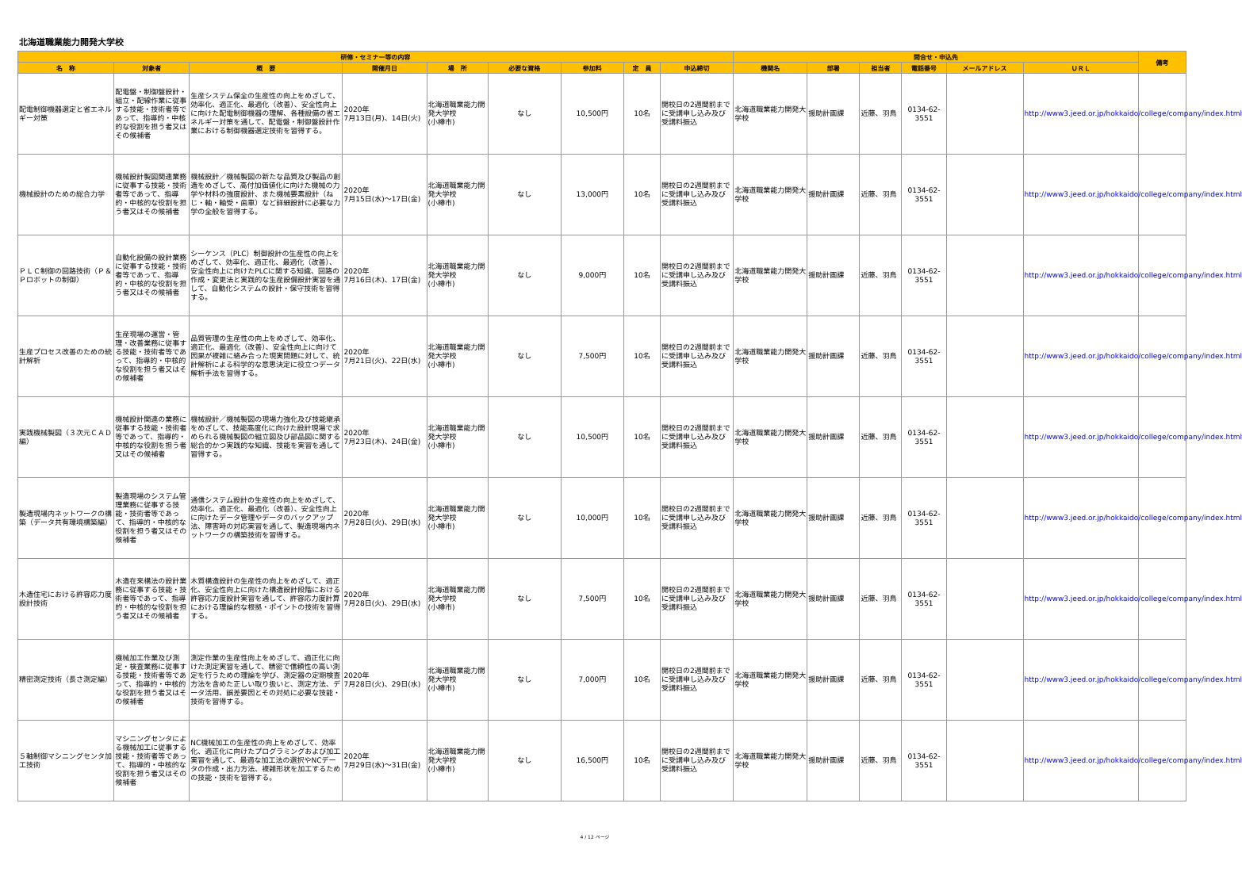北海道職業能力開発大学校
| 研修・セミナー等の内容 | | | | | | | | | 問合せ・申込先 | | | | | | 備考 |
| --- | --- | --- | --- | --- | --- | --- | --- | --- | --- | --- | --- | --- | --- | --- | --- |
| 名 称 | 対象者 | 概 要 | 開催月日 | 場 所 | 必要な資格 | 参加料 | 定 員 | 申込締切 | 機関名 | 部署 | 担当者 | 電話番号 | メールアドレス | ＵＲＬ | |
| 配電制御機器選定と省エネルギー対策 | 配電盤・制御盤設計・組立・配線作業に従事する技能・技術者等であって、指導的・中核的な役割を担う者又はその候補者 | 生産システム保全の生産性の向上をめざして、効率化、適正化、最適化（改善）、安全性向上に向けた配電制御機器の理解、各種設備の省エネルギー対策を通して、配電盤・制御盤設計作業における制御機器選定技術を習得する。 | 2020年 7月13日(月)、14日(火) | 北海道職業能力開発大学校 (小樽市) | なし | 10,500円 | 10名 | 開校日の2週間前までに受講申し込み及び受講料振込 | 北海道職業能力開発大学校 | 援助計画課 | 近藤、羽鳥 | 0134-62-3551 | | http://www3.jeed.or.jp/hokkaido/college/company/index.html | |
| 機械設計のための総合力学 | 機械設計製図関連業務に従事する技能・技術者等であって、指導的・中核的な役割を担う者又はその候補者 | 機械設計／機械製図の新たな品質及び製品の創造をめざして、高付加価値化に向けた機械の力学や材料の強度設計、また機械要素設計（ねじ・軸・軸受・歯車）など詳細設計に必要な力学の全般を習得する。 | 2020年 7月15日(水)～17日(金) | 北海道職業能力開発大学校 (小樽市) | なし | 13,000円 | 10名 | 開校日の2週間前までに受講申し込み及び受講料振込 | 北海道職業能力開発大学校 | 援助計画課 | 近藤、羽鳥 | 0134-62-3551 | | http://www3.jeed.or.jp/hokkaido/college/company/index.html | |
| ＰＬＣ制御の回路技術（Ｐ＆Ｐロボットの制御） | 自動化設備の設計業務に従事する技能・技術者等であって、指導的・中核的な役割を担う者又はその候補者 | シーケンス（PLC）制御設計の生産性の向上をめざして、効率化、適正化、最適化（改善）、安全性向上に向けたPLCに関する知識、回路の作成・変更法と実践的な生産設備設計実習を通して、自動化システムの設計・保守技術を習得する。 | 2020年 7月16日(木)、17日(金) | 北海道職業能力開発大学校 (小樽市) | なし | 9,000円 | 10名 | 開校日の2週間前までに受講申し込み及び受講料振込 | 北海道職業能力開発大学校 | 援助計画課 | 近藤、羽鳥 | 0134-62-3551 | | http://www3.jeed.or.jp/hokkaido/college/company/index.html | |
| 生産プロセス改善のための統計解析 | 生産現場の運営・管理・改善業務に従事する技能・技術者等であって、指導的・中核的な役割を担う者又はその候補者 | 品質管理の生産性の向上をめざして、効率化、適正化、最適化（改善）、安全性向上に向けて因果が複雑に絡み合った現実問題に対して、統計解析による科学的な意思決定に役立つデータ解析手法を習得する。 | 2020年 7月21日(火)、22日(水) | 北海道職業能力開発大学校 (小樽市) | なし | 7,500円 | 10名 | 開校日の2週間前までに受講申し込み及び受講料振込 | 北海道職業能力開発大学校 | 援助計画課 | 近藤、羽鳥 | 0134-62-3551 | | http://www3.jeed.or.jp/hokkaido/college/company/index.html | |
| 実践機械製図（３次元ＣＡＤ編） | 機械設計関連の業務に従事する技能・技術者等であって、指導的・中核的な役割を担う者又はその候補者 | 機械設計／機械製図の現場力強化及び技能継承をめざして、技能高度化に向けた設計現場で求められる機械製図の組立図及び部品図に関する総合的かつ実践的な知識、技能を実習を通して習得する。 | 2020年 7月23日(木)、24日(金) | 北海道職業能力開発大学校 (小樽市) | なし | 10,500円 | 10名 | 開校日の2週間前までに受講申し込み及び受講料振込 | 北海道職業能力開発大学校 | 援助計画課 | 近藤、羽鳥 | 0134-62-3551 | | http://www3.jeed.or.jp/hokkaido/college/company/index.html | |
| 製造現場内ネットワークの構築（データ共有環境構築編） | 製造現場のシステム管理業務に従事する技能・技術者等であって、指導的・中核的な役割を担う者又はその候補者 | 通信システム設計の生産性の向上をめざして、効率化、適正化、最適化（改善）、安全性向上に向けたデータ管理やデータのバックアップ法、障害時の対応実習を通して、製造現場内ネットワークの構築技術を習得する。 | 2020年 7月28日(火)、29日(水) | 北海道職業能力開発大学校 (小樽市) | なし | 10,000円 | 10名 | 開校日の2週間前までに受講申し込み及び受講料振込 | 北海道職業能力開発大学校 | 援助計画課 | 近藤、羽鳥 | 0134-62-3551 | | http://www3.jeed.or.jp/hokkaido/college/company/index.html | |
| 木造住宅における許容応力度設計技術 | 木造在来構法の設計業務に従事する技能・技術者等であって、指導的・中核的な役割を担う者又はその候補者 | 木質構造設計の生産性の向上をめざして、適正化、安全性向上に向けた構造設計段階における許容応力度設計実習を通して、許容応力度計算における理論的な根拠・ポイントの技術を習得する。 | 2020年 7月28日(火)、29日(水) | 北海道職業能力開発大学校 (小樽市) | なし | 7,500円 | 10名 | 開校日の2週間前までに受講申し込み及び受講料振込 | 北海道職業能力開発大学校 | 援助計画課 | 近藤、羽鳥 | 0134-62-3551 | | http://www3.jeed.or.jp/hokkaido/college/company/index.html | |
| 精密測定技術（長さ測定編） | 機械加工作業及び測定・検査業務に従事する技能・技術者等であって、指導的・中核的な役割を担う者又はその候補者 | 測定作業の生産性向上をめざして、適正化に向けた測定実習を通して、精密で信頼性の高い測定を行うための理論を学び、測定器の定期検査方法を含めた正しい取り扱いと、測定方法、データ活用、誤差要因とその対処に必要な技能・技術を習得する。 | 2020年 7月28日(火)、29日(水) | 北海道職業能力開発大学校 (小樽市) | なし | 7,000円 | 10名 | 開校日の2週間前までに受講申し込み及び受講料振込 | 北海道職業能力開発大学校 | 援助計画課 | 近藤、羽鳥 | 0134-62-3551 | | http://www3.jeed.or.jp/hokkaido/college/company/index.html | |
| ５軸制御マシニングセンタ加工技術 | マシニングセンタによる機械加工に従事する技能・技術者等であって、指導的・中核的な役割を担う者又はその候補者 | NC機械加工の生産性の向上をめざして、効率化、適正化に向けたプログラミングおよび加工実習を通して、最適な加工法の選択やNCデータの作成・出力方法、複雑形状を加工するための技能・技術を習得する。 | 2020年 7月29日(水)～31日(金) | 北海道職業能力開発大学校 (小樽市) | なし | 16,500円 | 10名 | 開校日の2週間前までに受講申し込み及び受講料振込 | 北海道職業能力開発大学校 | 援助計画課 | 近藤、羽鳥 | 0134-62-3551 | | http://www3.jeed.or.jp/hokkaido/college/company/index.html | |
4 / 12 ページ